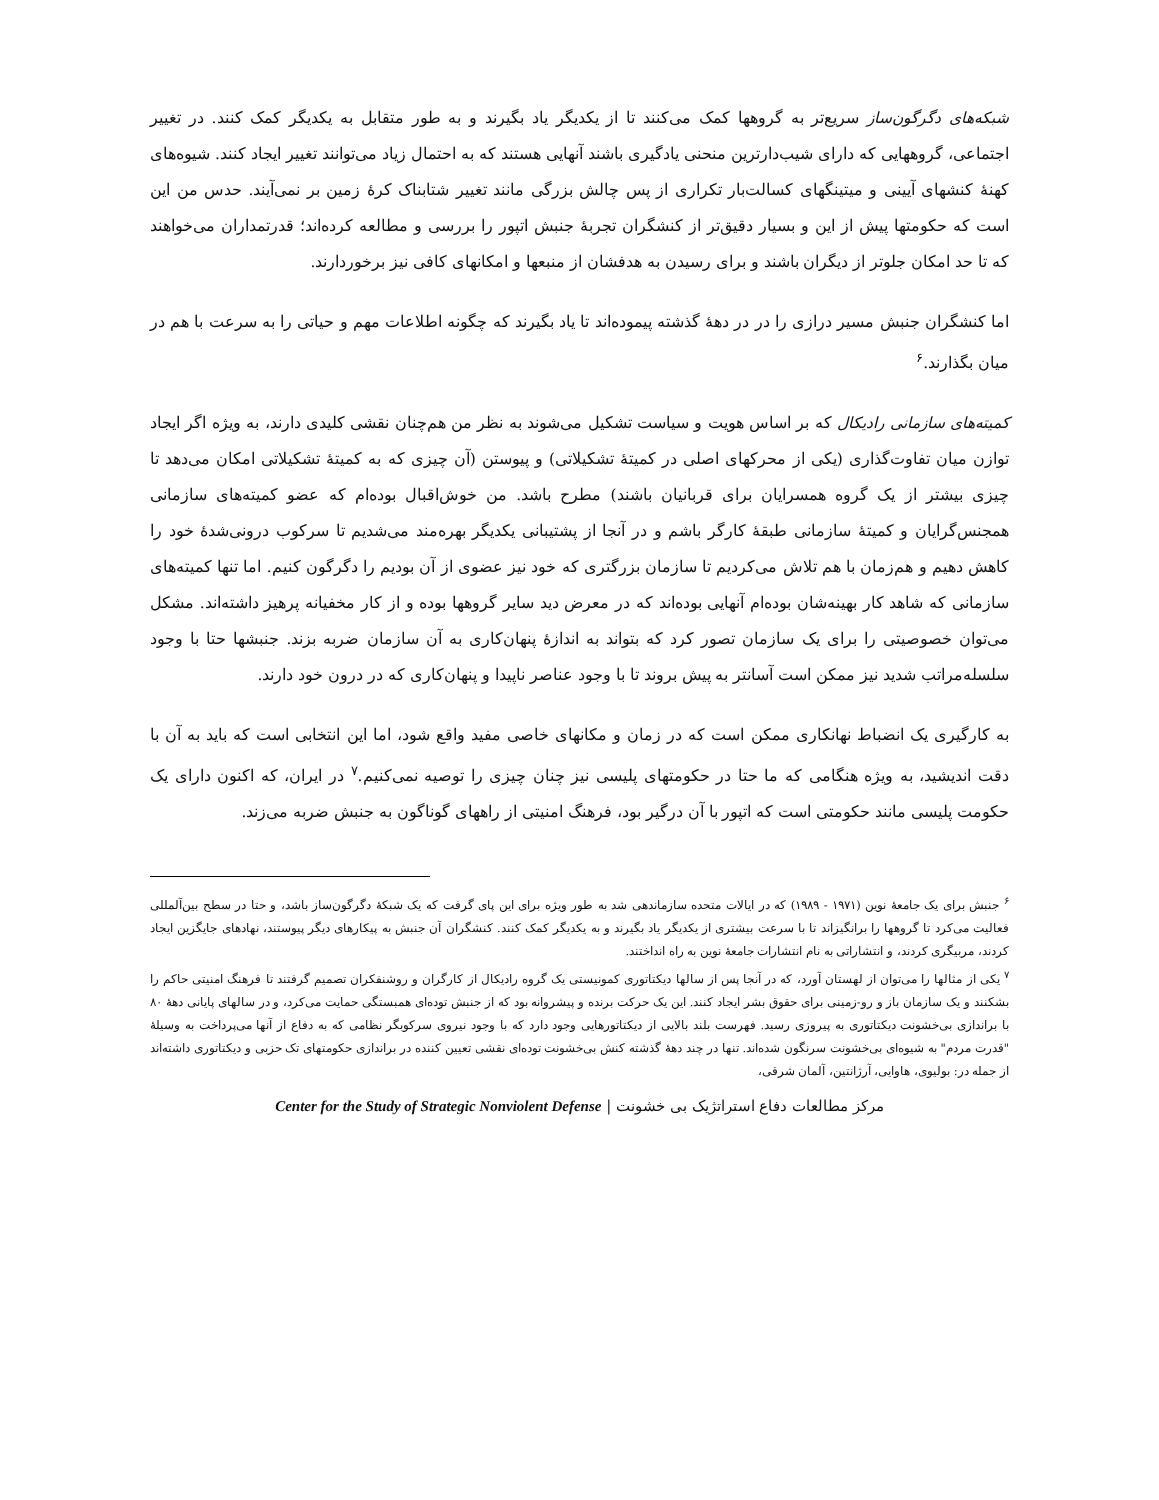شبکه‌های دگرگون‌ساز سریع‌تر به گروهها کمک می‌کنند تا از یکدیگر یاد بگیرند و به طور متقابل به یکدیگر کمک کنند. در تغییر اجتماعی، گروههایی که دارای شیب‌دارترین منحنی یادگیری باشند آنهایی هستند که به احتمال زیاد می‌توانند تغییر ایجاد کنند. شیوه‌های کهنهٔ کنشهای آیینی و میتینگهای کسالت‌بار تکراری از پس چالش بزرگی مانند تغییر شتابناک کرهٔ زمین بر نمی‌آیند. حدس من این است که حکومتها پیش از این و بسیار دقیق‌تر از کنشگران تجربهٔ جنبش اتپور را بررسی و مطالعه کرده‌اند؛ قدرتمداران می‌خواهند که تا حد امکان جلوتر از دیگران باشند و برای رسیدن به هدفشان از منبعها و امکانهای کافی نیز برخوردارند.
اما کنشگران جنبش مسیر درازی را در در دههٔ گذشته پیموده‌اند تا یاد بگیرند که چگونه اطلاعات مهم و حیاتی را به سرعت با هم در میان بگذارند.<sup>۶</sup>
کمیته‌های سازمانی رادیکال که بر اساس هویت و سیاست تشکیل می‌شوند به نظر من هم‌چنان نقشی کلیدی دارند، به ویژه اگر ایجاد توازن میان تفاوت‌گذاری (یکی از محرکهای اصلی در کمیتهٔ تشکیلاتی) و پیوستن (آن چیزی که به کمیتهٔ تشکیلاتی امکان می‌دهد تا چیزی بیشتر از یک گروه همسرایان برای قربانیان باشند) مطرح باشد. من خوش‌اقبال بوده‌ام که عضو کمیته‌های سازمانی همجنس‌گرایان و کمیتهٔ سازمانی طبقهٔ کارگر باشم و در آنجا از پشتیبانی یکدیگر بهره‌مند می‌شدیم تا سرکوب درونی‌شدهٔ خود را کاهش دهیم و هم‌زمان با هم تلاش می‌کردیم تا سازمان بزرگتری که خود نیز عضوی از آن بودیم را دگرگون کنیم. اما تنها کمیته‌های سازمانی که شاهد کار بهینه‌شان بوده‌ام آنهایی بوده‌اند که در معرض دید سایر گروهها بوده و از کار مخفیانه پرهیز داشته‌اند. مشکل می‌توان خصوصیتی را برای یک سازمان تصور کرد که بتواند به اندازهٔ پنهان‌کاری به آن سازمان ضربه بزند. جنبشها حتا با وجود سلسله‌مراتب شدید نیز ممکن است آسانتر به پیش بروند تا با وجود عناصر ناپیدا و پنهان‌کاری که در درون خود دارند.
به کارگیری یک انضباط نهانکاری ممکن است که در زمان و مکانهای خاصی مفید واقع شود، اما این انتخابی است که باید به آن با دقت اندیشید، به ویژه هنگامی که ما حتا در حکومتهای پلیسی نیز چنان چیزی را توصیه نمی‌کنیم.<sup>۷</sup> در ایران، که اکنون دارای یک حکومت پلیسی مانند حکومتی است که اتپور با آن درگیر بود، فرهنگ امنیتی از راههای گوناگون به جنبش ضربه می‌زند.
<sup>۶</sup> جنبش برای یک جامعهٔ نوین (۱۹۷۱ - ۱۹۸۹) که در ایالات متحده سازماندهی شد به طور ویژه برای این پای گرفت که یک شبکهٔ دگرگون‌ساز باشد، و حتا در سطح بین‌آلمللی فعالیت می‌کرد تا گروهها را برانگیزاند تا با سرعت بیشتری از یکدیگر یاد بگیرند و به یکدیگر کمک کنند. کنشگران آن جنبش به پیکارهای دیگر پیوستند، نهادهای جایگزین ایجاد کردند، مربیگری کردند، و انتشاراتی به نام انتشارات جامعهٔ نوین به راه انداختند.
<sup>۷</sup> یکی از مثالها را می‌توان از لهستان آورد، که در آنجا پس از سالها دیکتاتوری کمونیستی یک گروه رادیکال از کارگران و روشنفکران تصمیم گرفتند تا فرهنگ امنیتی حاکم را بشکنند و یک سازمان باز و رو-زمینی برای حقوق بشر ایجاد کنند. این یک حرکت برنده و پیشروانه بود که از جنبش توده‌ای همبستگی حمایت می‌کرد، و در سالهای پایانی دههٔ ۸۰ با براندازی بی‌خشونت دیکتاتوری به پیروزی رسید. فهرست بلند بالایی از دیکتاتورهایی وجود دارد که با وجود نیروی سرکوبگر نظامی که به دفاع از آنها می‌پرداخت به وسیلهٔ "قدرت مردم" به شیوه‌ای بی‌خشونت سرنگون شده‌اند. تنها در چند دههٔ گذشته کنش بی‌خشونت توده‌ای نقشی تعیین کننده در براندازی حکومتهای تک حزبی و دیکتاتوری داشته‌اند از جمله در: بولیوی، هاوایی، آرژانتین، آلمان شرقی،
مرکز مطالعات دفاع استراتژیک بی خشونت | Center for the Study of Strategic Nonviolent Defense